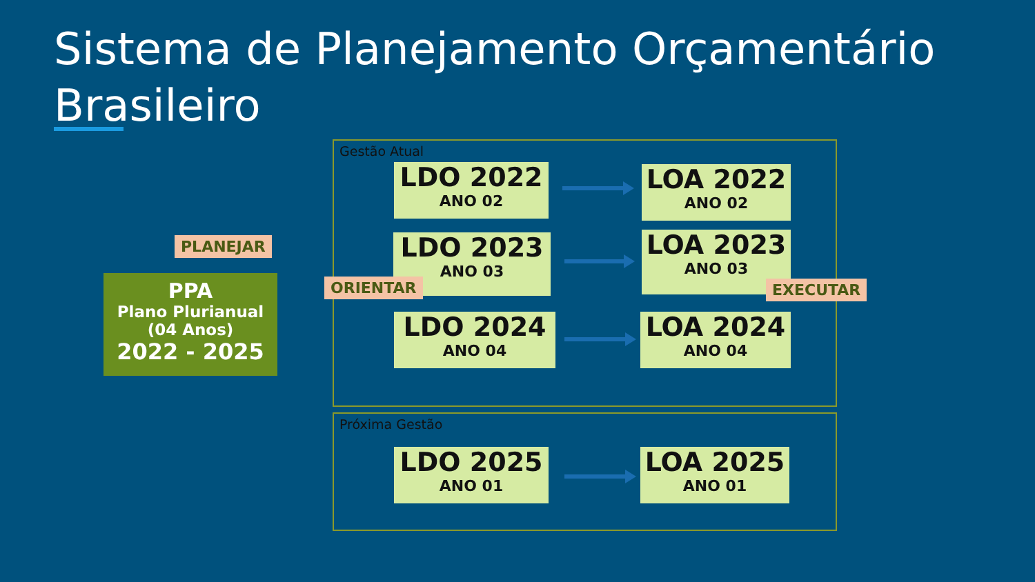Sistema de Planejamento Orçamentário
Brasileiro
Gestão Atual
Próxima Gestão
PLANEJAR
PPA
Plano Plurianual
(04 Anos)
2022 - 2025
LDO 2022
ANO 02
LOA 2022
ANO 02
LDO 2023
ANO 03
LOA 2023
ANO 03
ORIENTAR EXECUTAR
LDO 2024
ANO 04
LOA 2024
ANO 04
LDO 2025
ANO 01
LOA 2025
ANO 01